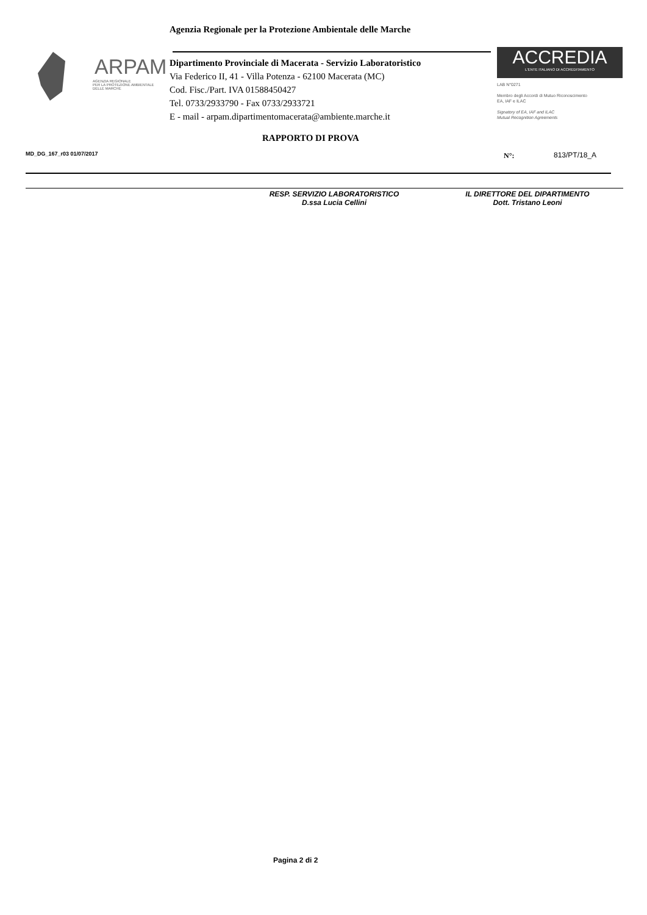Agenzia Regionale per la Protezione Ambientale delle Marche
ARPAM
AGENZIA REGIONALE
PER LA PROTEZIONE AMBIENTALE
DELLE MARCHE
Dipartimento Provinciale di Macerata - Servizio Laboratoristico
Via Federico II, 41 - Villa Potenza - 62100 Macerata (MC)
Cod. Fisc./Part. IVA 01588450427
Tel. 0733/2933790 - Fax 0733/2933721
E - mail - arpam.dipartimentomacerata@ambiente.marche.it
ACCREDIA
L'ENTE ITALIANO DI ACCREDITAMENTO
LAB N°0271
Membro degli Accordi di Mutuo Riconoscimento
EA, IAF e ILAC
Signatory of EA, IAF and ILAC
Mutual Recognition Agreements
RAPPORTO DI PROVA
MD_DG_167_r03 01/07/2017 N°: 813/PT/18_A
RESP. SERVIZIO LABORATORISTICO
D.ssa Lucia Cellini
IL DIRETTORE DEL DIPARTIMENTO
Dott. Tristano Leoni
Pagina 2 di 2